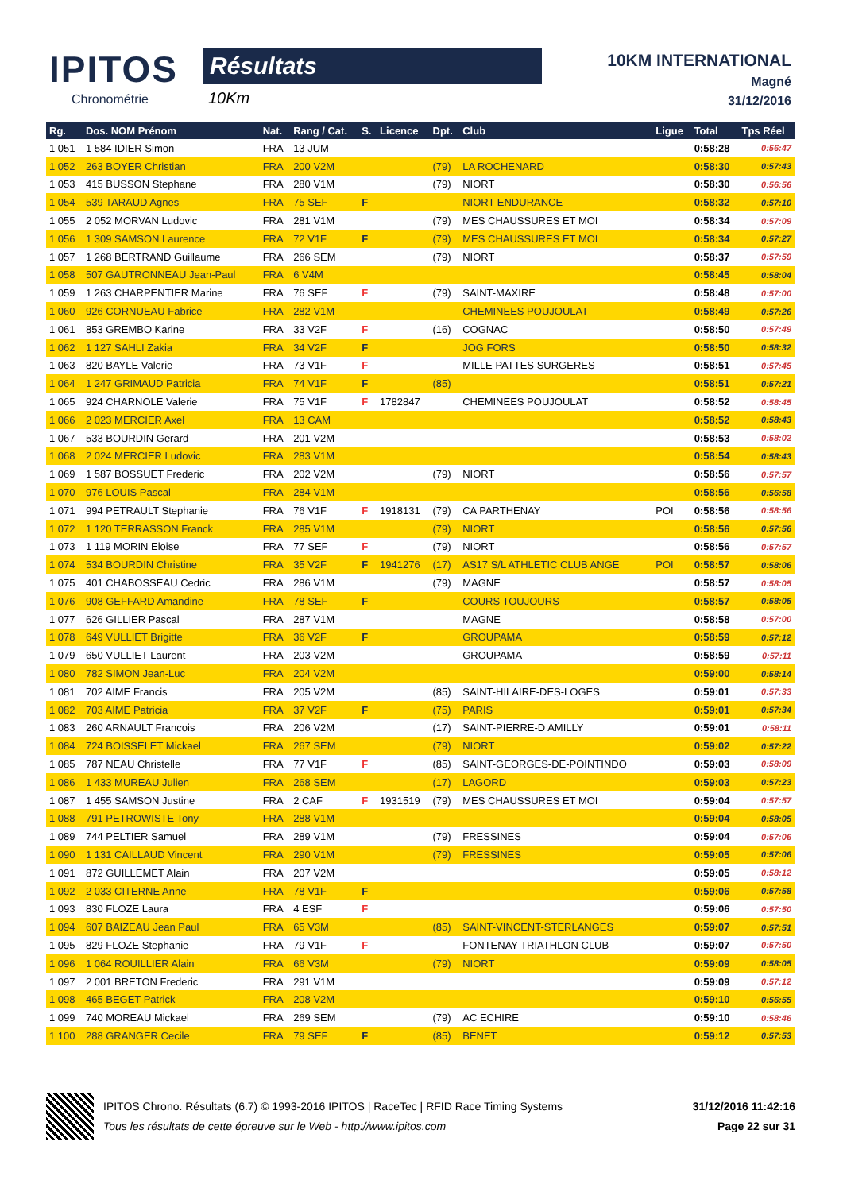IPITOS
Chronométrie
Résultats
10Km
10KM INTERNATIONAL
Magné
31/12/2016
| Rg. | Dos. NOM Prénom | Nat. | Rang / Cat. | S. | Licence | Dpt. | Club | Ligue | Total | Tps Réel |
| --- | --- | --- | --- | --- | --- | --- | --- | --- | --- | --- |
| 1 051 | 1 584 IDIER Simon | FRA | 13 JUM | | | | | | 0:58:28 | 0:56:47 |
| 1 052 | 263 BOYER Christian | FRA | 200 V2M | | | (79) | LA ROCHENARD | | 0:58:30 | 0:57:43 |
| 1 053 | 415 BUSSON Stephane | FRA | 280 V1M | | | (79) | NIORT | | 0:58:30 | 0:56:56 |
| 1 054 | 539 TARAUD Agnes | FRA | 75 SEF | F | | | NIORT ENDURANCE | | 0:58:32 | 0:57:10 |
| 1 055 | 2 052 MORVAN Ludovic | FRA | 281 V1M | | | (79) | MES CHAUSSURES ET MOI | | 0:58:34 | 0:57:09 |
| 1 056 | 1 309 SAMSON Laurence | FRA | 72 V1F | F | | (79) | MES CHAUSSURES ET MOI | | 0:58:34 | 0:57:27 |
| 1 057 | 1 268 BERTRAND Guillaume | FRA | 266 SEM | | | (79) | NIORT | | 0:58:37 | 0:57:59 |
| 1 058 | 507 GAUTRONNEAU Jean-Paul | FRA | 6 V4M | | | | | | 0:58:45 | 0:58:04 |
| 1 059 | 1 263 CHARPENTIER Marine | FRA | 76 SEF | F | | (79) | SAINT-MAXIRE | | 0:58:48 | 0:57:00 |
| 1 060 | 926 CORNUEAU Fabrice | FRA | 282 V1M | | | | CHEMINEES POUJOULAT | | 0:58:49 | 0:57:26 |
| 1 061 | 853 GREMBO Karine | FRA | 33 V2F | F | | (16) | COGNAC | | 0:58:50 | 0:57:49 |
| 1 062 | 1 127 SAHLI Zakia | FRA | 34 V2F | F | | | JOG FORS | | 0:58:50 | 0:58:32 |
| 1 063 | 820 BAYLE Valerie | FRA | 73 V1F | F | | | MILLE PATTES SURGERES | | 0:58:51 | 0:57:45 |
| 1 064 | 1 247 GRIMAUD Patricia | FRA | 74 V1F | F | | (85) | | | 0:58:51 | 0:57:21 |
| 1 065 | 924 CHARNOLE Valerie | FRA | 75 V1F | F | 1782847 | | CHEMINEES POUJOULAT | | 0:58:52 | 0:58:45 |
| 1 066 | 2 023 MERCIER Axel | FRA | 13 CAM | | | | | | 0:58:52 | 0:58:43 |
| 1 067 | 533 BOURDIN Gerard | FRA | 201 V2M | | | | | | 0:58:53 | 0:58:02 |
| 1 068 | 2 024 MERCIER Ludovic | FRA | 283 V1M | | | | | | 0:58:54 | 0:58:43 |
| 1 069 | 1 587 BOSSUET Frederic | FRA | 202 V2M | | | (79) | NIORT | | 0:58:56 | 0:57:57 |
| 1 070 | 976 LOUIS Pascal | FRA | 284 V1M | | | | | | 0:58:56 | 0:56:58 |
| 1 071 | 994 PETRAULT Stephanie | FRA | 76 V1F | F | 1918131 | (79) | CA PARTHENAY | POI | 0:58:56 | 0:58:56 |
| 1 072 | 1 120 TERRASSON Franck | FRA | 285 V1M | | | (79) | NIORT | | 0:58:56 | 0:57:56 |
| 1 073 | 1 119 MORIN Eloise | FRA | 77 SEF | F | | (79) | NIORT | | 0:58:56 | 0:57:57 |
| 1 074 | 534 BOURDIN Christine | FRA | 35 V2F | F | 1941276 | (17) | AS17 S/L ATHLETIC CLUB ANGE | POI | 0:58:57 | 0:58:06 |
| 1 075 | 401 CHABOSSEAU Cedric | FRA | 286 V1M | | | (79) | MAGNE | | 0:58:57 | 0:58:05 |
| 1 076 | 908 GEFFARD Amandine | FRA | 78 SEF | F | | | COURS TOUJOURS | | 0:58:57 | 0:58:05 |
| 1 077 | 626 GILLIER Pascal | FRA | 287 V1M | | | | MAGNE | | 0:58:58 | 0:57:00 |
| 1 078 | 649 VULLIET Brigitte | FRA | 36 V2F | F | | | GROUPAMA | | 0:58:59 | 0:57:12 |
| 1 079 | 650 VULLIET Laurent | FRA | 203 V2M | | | | GROUPAMA | | 0:58:59 | 0:57:11 |
| 1 080 | 782 SIMON Jean-Luc | FRA | 204 V2M | | | | | | 0:59:00 | 0:58:14 |
| 1 081 | 702 AIME Francis | FRA | 205 V2M | | | (85) | SAINT-HILAIRE-DES-LOGES | | 0:59:01 | 0:57:33 |
| 1 082 | 703 AIME Patricia | FRA | 37 V2F | F | | (75) | PARIS | | 0:59:01 | 0:57:34 |
| 1 083 | 260 ARNAULT Francois | FRA | 206 V2M | | | (17) | SAINT-PIERRE-D AMILLY | | 0:59:01 | 0:58:11 |
| 1 084 | 724 BOISSELET Mickael | FRA | 267 SEM | | | (79) | NIORT | | 0:59:02 | 0:57:22 |
| 1 085 | 787 NEAU Christelle | FRA | 77 V1F | F | | (85) | SAINT-GEORGES-DE-POINTINDO | | 0:59:03 | 0:58:09 |
| 1 086 | 1 433 MUREAU Julien | FRA | 268 SEM | | | (17) | LAGORD | | 0:59:03 | 0:57:23 |
| 1 087 | 1 455 SAMSON Justine | FRA | 2 CAF | F | 1931519 | (79) | MES CHAUSSURES ET MOI | | 0:59:04 | 0:57:57 |
| 1 088 | 791 PETROWISTE Tony | FRA | 288 V1M | | | | | | 0:59:04 | 0:58:05 |
| 1 089 | 744 PELTIER Samuel | FRA | 289 V1M | | | (79) | FRESSINES | | 0:59:04 | 0:57:06 |
| 1 090 | 1 131 CAILLAUD Vincent | FRA | 290 V1M | | | (79) | FRESSINES | | 0:59:05 | 0:57:06 |
| 1 091 | 872 GUILLEMET Alain | FRA | 207 V2M | | | | | | 0:59:05 | 0:58:12 |
| 1 092 | 2 033 CITERNE Anne | FRA | 78 V1F | F | | | | | 0:59:06 | 0:57:58 |
| 1 093 | 830 FLOZE Laura | FRA | 4 ESF | F | | | | | 0:59:06 | 0:57:50 |
| 1 094 | 607 BAIZEAU Jean Paul | FRA | 65 V3M | | | (85) | SAINT-VINCENT-STERLANGES | | 0:59:07 | 0:57:51 |
| 1 095 | 829 FLOZE Stephanie | FRA | 79 V1F | F | | | FONTENAY TRIATHLON CLUB | | 0:59:07 | 0:57:50 |
| 1 096 | 1 064 ROUILLIER Alain | FRA | 66 V3M | | | (79) | NIORT | | 0:59:09 | 0:58:05 |
| 1 097 | 2 001 BRETON Frederic | FRA | 291 V1M | | | | | | 0:59:09 | 0:57:12 |
| 1 098 | 465 BEGET Patrick | FRA | 208 V2M | | | | | | 0:59:10 | 0:56:55 |
| 1 099 | 740 MOREAU Mickael | FRA | 269 SEM | | | (79) | AC ECHIRE | | 0:59:10 | 0:58:46 |
| 1 100 | 288 GRANGER Cecile | FRA | 79 SEF | F | | (85) | BENET | | 0:59:12 | 0:57:53 |
IPITOS Chrono. Résultats (6.7) © 1993-2016 IPITOS | RaceTec | RFID Race Timing Systems 31/12/2016 11:42:16
Tous les résultats de cette épreuve sur le Web - http://www.ipitos.com Page 22 sur 31